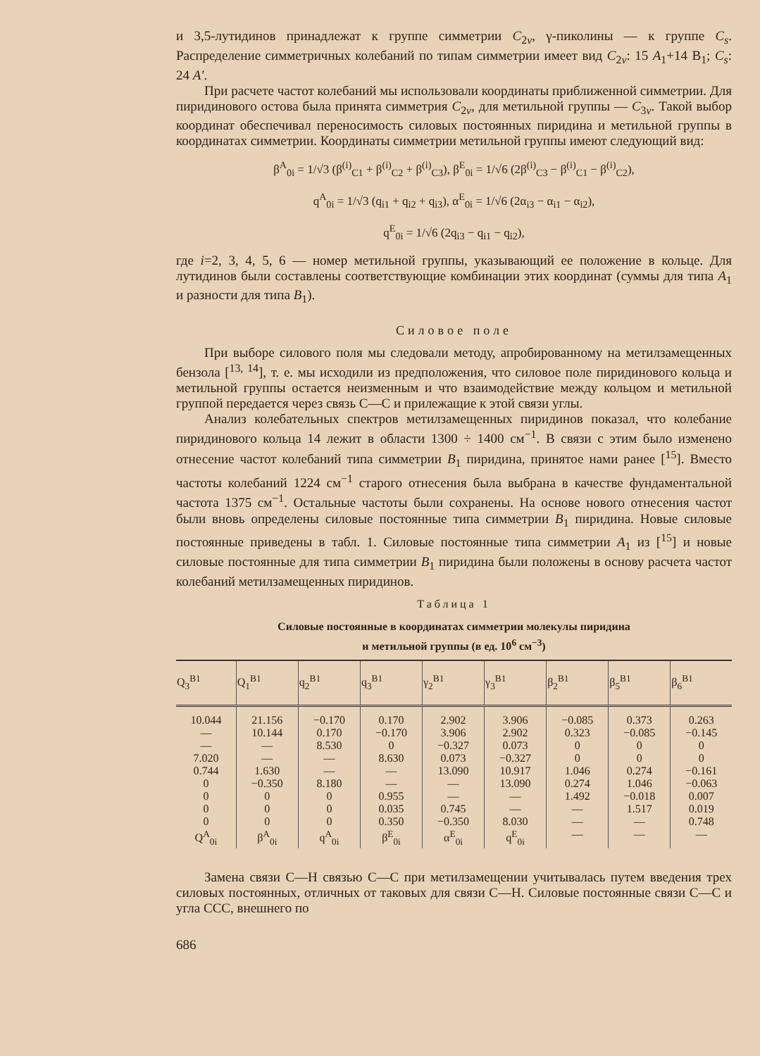и 3,5-лутидинов принадлежат к группе симметрии C<sub>2v</sub>, γ-пиколины — к группе C<sub>s</sub>. Распределение симметричных колебаний по типам симметрии имеет вид C<sub>2v</sub>: 15 A<sub>1</sub>+14 B<sub>1</sub>; C<sub>s</sub>: 24 A′.
При расчете частот колебаний мы использовали координаты приближенной симметрии. Для пиридинового остова была принята симметрия C<sub>2v</sub>, для метильной группы — C<sub>3v</sub>. Такой выбор координат обеспечивал переносимость силовых постоянных пиридина и метильной группы в координатах симметрии. Координаты симметрии метильной группы имеют следующий вид:
β<sup>A</sup><sub>0i</sub> = 1/√3 (β<sup>(i)</sup><sub>C1</sub> + β<sup>(i)</sup><sub>C2</sub> + β<sup>(i)</sup><sub>C3</sub>), β<sup>E</sup><sub>0i</sub> = 1/√6 (2β<sup>(i)</sup><sub>C3</sub> − β<sup>(i)</sup><sub>C1</sub> − β<sup>(i)</sup><sub>C2</sub>),
q<sup>A</sup><sub>0i</sub> = 1/√3 (q<sub>i1</sub> + q<sub>i2</sub> + q<sub>i3</sub>), α<sup>E</sup><sub>0i</sub> = 1/√6 (2α<sub>i3</sub> − α<sub>i1</sub> − α<sub>i2</sub>),
q<sup>E</sup><sub>0i</sub> = 1/√6 (2q<sub>i3</sub> − q<sub>i1</sub> − q<sub>i2</sub>),
где i=2, 3, 4, 5, 6 — номер метильной группы, указывающий ее положение в кольце. Для лутидинов были составлены соответствующие комбинации этих координат (суммы для типа A<sub>1</sub> и разности для типа B<sub>1</sub>).
Силовое поле
При выборе силового поля мы следовали методу, апробированному на метилзамещенных бензола [<sup>13, 14</sup>], т. е. мы исходили из предположения, что силовое поле пиридинового кольца и метильной группы остается неизменным и что взаимодействие между кольцом и метильной группой передается через связь C—C и прилежащие к этой связи углы.
Анализ колебательных спектров метилзамещенных пиридинов показал, что колебание пиридинового кольца 14 лежит в области 1300 ÷ 1400 см<sup>−1</sup>. В связи с этим было изменено отнесение частот колебаний типа симметрии B<sub>1</sub> пиридина, принятое нами ранее [<sup>15</sup>]. Вместо частоты колебаний 1224 см<sup>−1</sup> старого отнесения была выбрана в качестве фундаментальной частота 1375 см<sup>−1</sup>. Остальные частоты были сохранены. На основе нового отнесения частот были вновь определены силовые постоянные типа симметрии B<sub>1</sub> пиридина. Новые силовые постоянные приведены в табл. 1. Силовые постоянные типа симметрии A<sub>1</sub> из [<sup>15</sup>] и новые силовые постоянные для типа симметрии B<sub>1</sub> пиридина были положены в основу расчета частот колебаний метилзамещенных пиридинов.
Таблица 1
Силовые постоянные в координатах симметрии молекулы пиридина
и метильной группы (в ед. 10<sup>6</sup> см<sup>−3</sup>)
| Q<sub>3</sub><sup>B1</sup> | Q<sub>1</sub><sup>B1</sup> | q<sub>2</sub><sup>B1</sup> | q<sub>3</sub><sup>B1</sup> | γ<sub>2</sub><sup>B1</sup> | γ<sub>3</sub><sup>B1</sup> | β<sub>2</sub><sup>B1</sup> | β<sub>5</sub><sup>B1</sup> | β<sub>6</sub><sup>B1</sup> |
| --- | --- | --- | --- | --- | --- | --- | --- | --- |
| 10.044 — — 7.020 0.744 0 0 0 0 Q<sup>A</sup><sub>0i</sub> | 21.156 10.144 — — 1.630 −0.350 0 0 0 β<sup>A</sup><sub>0i</sub> | −0.170 0.170 8.530 — — 8.180 0 0 0 q<sup>A</sup><sub>0i</sub> | 0.170 −0.170 0 8.630 — — 0.955 0.035 0.350 β<sup>E</sup><sub>0i</sub> | 2.902 3.906 −0.327 0.073 13.090 — — 0.745 −0.350 α<sup>E</sup><sub>0i</sub> | 3.906 2.902 0.073 −0.327 10.917 13.090 — — 8.030 q<sup>E</sup><sub>0i</sub> | −0.085 0.323 0 0 1.046 0.274 1.492 — — — | 0.373 −0.085 0 0 0.274 1.046 −0.018 1.517 — — | 0.263 −0.145 0 0 −0.161 −0.063 0.007 0.019 0.748 — |
Замена связи C—H связью C—C при метилзамещении учитывалась путем введения трех силовых постоянных, отличных от таковых для связи C—H. Силовые постоянные связи C—C и угла CCC, внешнего по
686